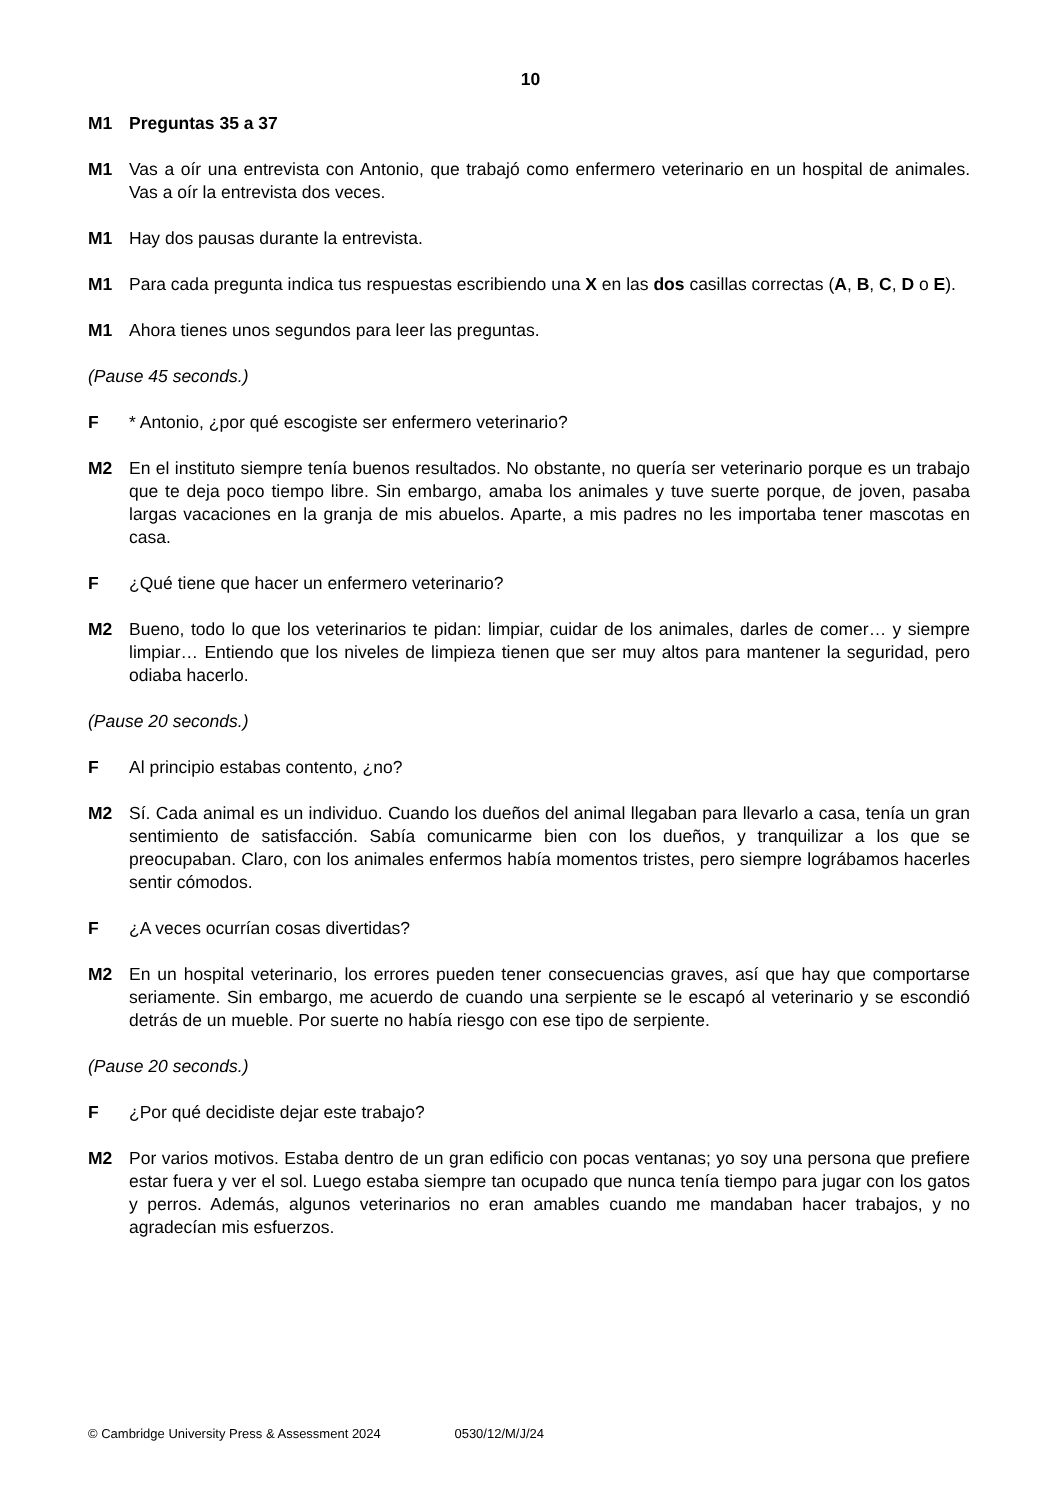10
M1 Preguntas 35 a 37
M1 Vas a oír una entrevista con Antonio, que trabajó como enfermero veterinario en un hospital de animales. Vas a oír la entrevista dos veces.
M1 Hay dos pausas durante la entrevista.
M1 Para cada pregunta indica tus respuestas escribiendo una X en las dos casillas correctas (A, B, C, D o E).
M1 Ahora tienes unos segundos para leer las preguntas.
(Pause 45 seconds.)
F * Antonio, ¿por qué escogiste ser enfermero veterinario?
M2 En el instituto siempre tenía buenos resultados. No obstante, no quería ser veterinario porque es un trabajo que te deja poco tiempo libre. Sin embargo, amaba los animales y tuve suerte porque, de joven, pasaba largas vacaciones en la granja de mis abuelos. Aparte, a mis padres no les importaba tener mascotas en casa.
F ¿Qué tiene que hacer un enfermero veterinario?
M2 Bueno, todo lo que los veterinarios te pidan: limpiar, cuidar de los animales, darles de comer… y siempre limpiar… Entiendo que los niveles de limpieza tienen que ser muy altos para mantener la seguridad, pero odiaba hacerlo.
(Pause 20 seconds.)
F Al principio estabas contento, ¿no?
M2 Sí. Cada animal es un individuo. Cuando los dueños del animal llegaban para llevarlo a casa, tenía un gran sentimiento de satisfacción. Sabía comunicarme bien con los dueños, y tranquilizar a los que se preocupaban. Claro, con los animales enfermos había momentos tristes, pero siempre lográbamos hacerles sentir cómodos.
F ¿A veces ocurrían cosas divertidas?
M2 En un hospital veterinario, los errores pueden tener consecuencias graves, así que hay que comportarse seriamente. Sin embargo, me acuerdo de cuando una serpiente se le escapó al veterinario y se escondió detrás de un mueble. Por suerte no había riesgo con ese tipo de serpiente.
(Pause 20 seconds.)
F ¿Por qué decidiste dejar este trabajo?
M2 Por varios motivos. Estaba dentro de un gran edificio con pocas ventanas; yo soy una persona que prefiere estar fuera y ver el sol. Luego estaba siempre tan ocupado que nunca tenía tiempo para jugar con los gatos y perros. Además, algunos veterinarios no eran amables cuando me mandaban hacer trabajos, y no agradecían mis esfuerzos.
© Cambridge University Press & Assessment 2024 0530/12/M/J/24